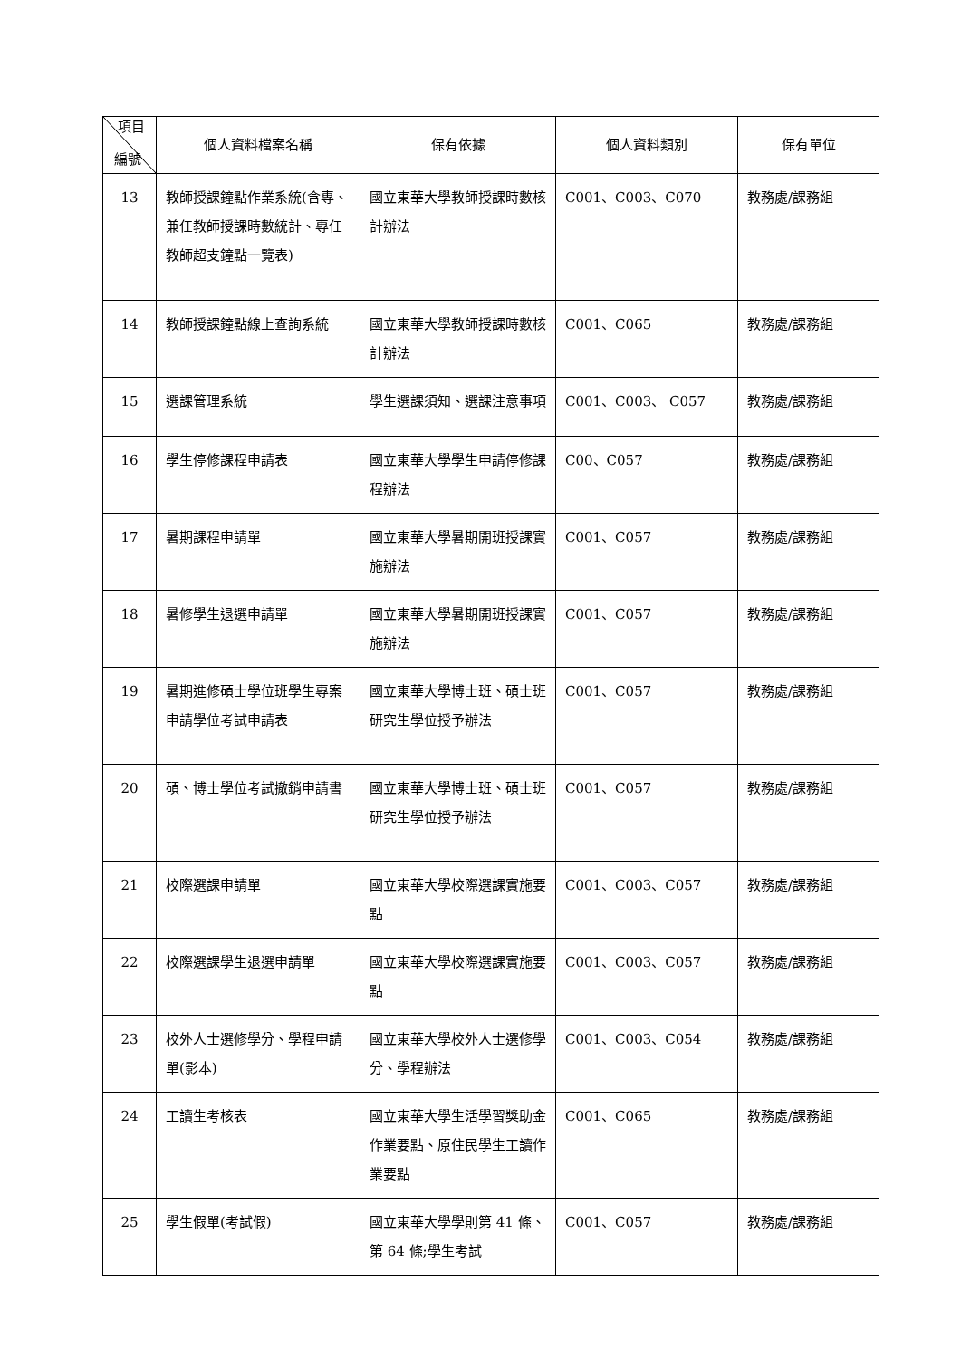| 項目 編號 | 個人資料檔案名稱 | 保有依據 | 個人資料類別 | 保有單位 |
| --- | --- | --- | --- | --- |
| 13 | 教師授課鐘點作業系統(含專、兼任教師授課時數統計、專任教師超支鐘點一覽表) | 國立東華大學教師授課時數核計辦法 | C001、C003、C070 | 教務處/課務組 |
| 14 | 教師授課鐘點線上查詢系統 | 國立東華大學教師授課時數核計辦法 | C001、C065 | 教務處/課務組 |
| 15 | 選課管理系統 | 學生選課須知、選課注意事項 | C001、C003、 C057 | 教務處/課務組 |
| 16 | 學生停修課程申請表 | 國立東華大學學生申請停修課程辦法 | C00、C057 | 教務處/課務組 |
| 17 | 暑期課程申請單 | 國立東華大學暑期開班授課實施辦法 | C001、C057 | 教務處/課務組 |
| 18 | 暑修學生退選申請單 | 國立東華大學暑期開班授課實施辦法 | C001、C057 | 教務處/課務組 |
| 19 | 暑期進修碩士學位班學生專案申請學位考試申請表 | 國立東華大學博士班、碩士班研究生學位授予辦法 | C001、C057 | 教務處/課務組 |
| 20 | 碩、博士學位考試撤銷申請書 | 國立東華大學博士班、碩士班研究生學位授予辦法 | C001、C057 | 教務處/課務組 |
| 21 | 校際選課申請單 | 國立東華大學校際選課實施要點 | C001、C003、C057 | 教務處/課務組 |
| 22 | 校際選課學生退選申請單 | 國立東華大學校際選課實施要點 | C001、C003、C057 | 教務處/課務組 |
| 23 | 校外人士選修學分、學程申請單(影本) | 國立東華大學校外人士選修學分、學程辦法 | C001、C003、C054 | 教務處/課務組 |
| 24 | 工讀生考核表 | 國立東華大學生活學習獎助金作業要點、原住民學生工讀作業要點 | C001、C065 | 教務處/課務組 |
| 25 | 學生假單(考試假) | 國立東華大學學則第 41 條、第 64 條;學生考試 | C001、C057 | 教務處/課務組 |